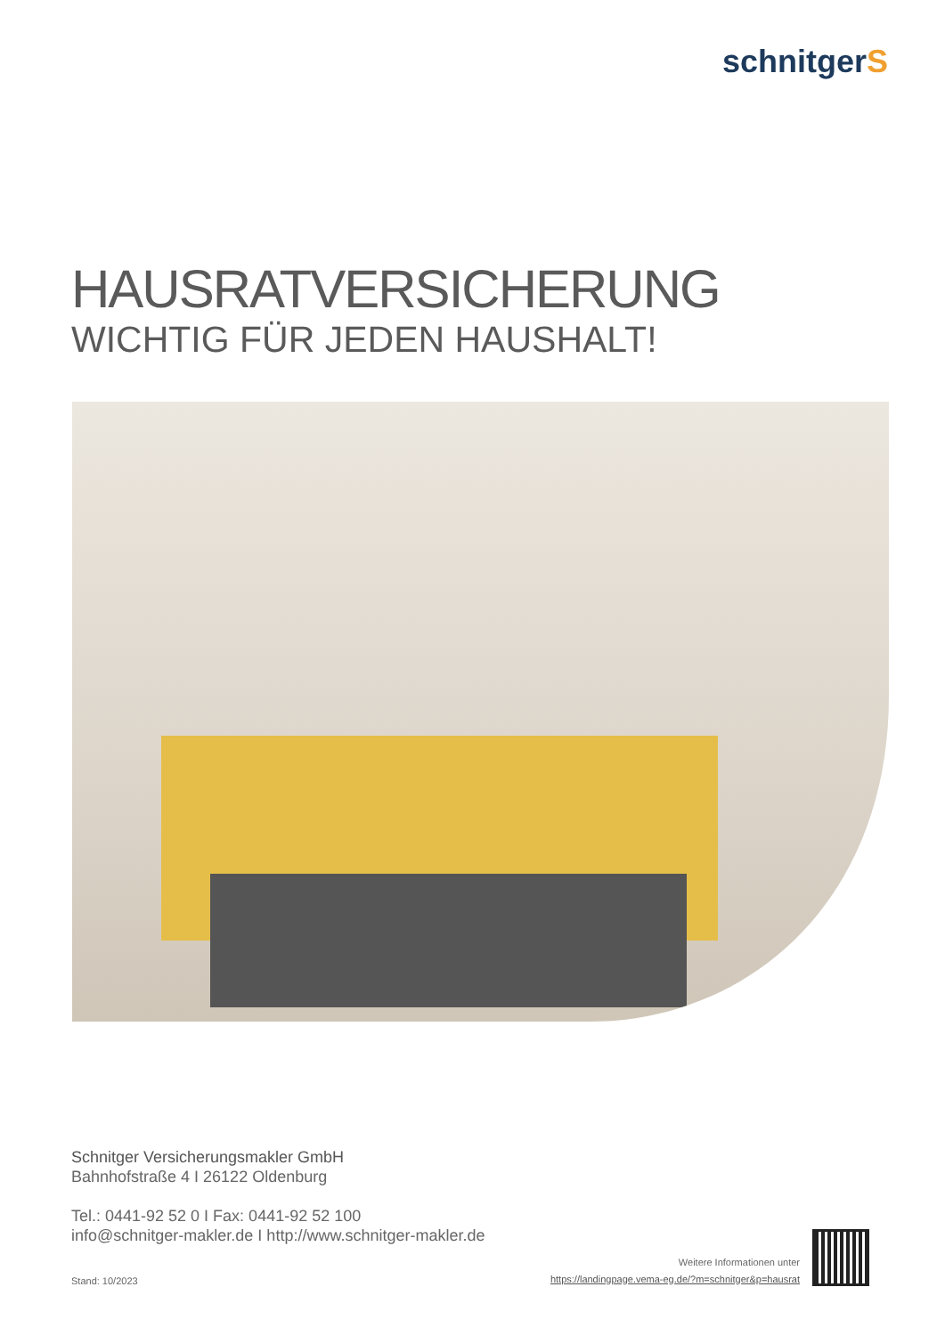schnitgerS
HAUSRATVERSICHERUNG
WICHTIG FÜR JEDEN HAUSHALT!
Schnitger Versicherungsmakler GmbH
Bahnhofstraße 4 I 26122 Oldenburg
Tel.: 0441-92 52 0 I Fax: 0441-92 52 100
info@schnitger-makler.de I http://www.schnitger-makler.de
Weitere Informationen unter
https://landingpage.vema-eg.de/?m=schnitger&p=hausrat
Stand: 10/2023